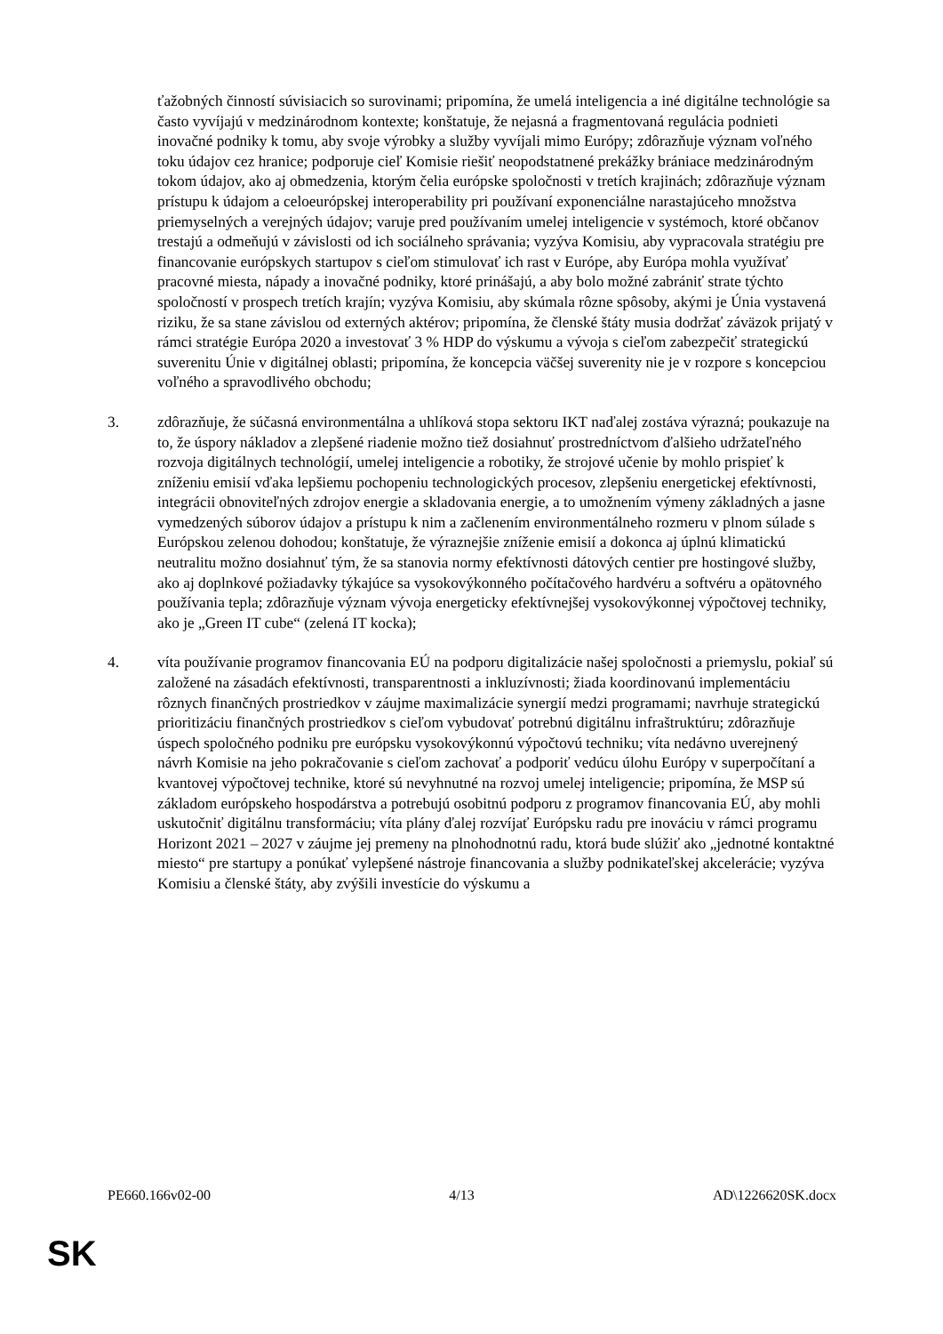ťažobných činností súvisiacich so surovinami; pripomína, že umelá inteligencia a iné digitálne technológie sa často vyvíjajú v medzinárodnom kontexte; konštatuje, že nejasná a fragmentovaná regulácia podnieti inovačné podniky k tomu, aby svoje výrobky a služby vyvíjali mimo Európy; zdôrazňuje význam voľného toku údajov cez hranice; podporuje cieľ Komisie riešiť neopodstatnené prekážky brániace medzinárodným tokom údajov, ako aj obmedzenia, ktorým čelia európske spoločnosti v tretích krajinách; zdôrazňuje význam prístupu k údajom a celoeurópskej interoperability pri používaní exponenciálne narastajúceho množstva priemyselných a verejných údajov; varuje pred používaním umelej inteligencie v systémoch, ktoré občanov trestajú a odmeňujú v závislosti od ich sociálneho správania; vyzýva Komisiu, aby vypracovala stratégiu pre financovanie európskych startupov s cieľom stimulovať ich rast v Európe, aby Európa mohla využívať pracovné miesta, nápady a inovačné podniky, ktoré prinášajú, a aby bolo možné zabrániť strate týchto spoločností v prospech tretích krajín; vyzýva Komisiu, aby skúmala rôzne spôsoby, akými je Únia vystavená riziku, že sa stane závislou od externých aktérov; pripomína, že členské štáty musia dodržať záväzok prijatý v rámci stratégie Európa 2020 a investovať 3 % HDP do výskumu a vývoja s cieľom zabezpečiť strategickú suverenitu Únie v digitálnej oblasti; pripomína, že koncepcia väčšej suverenity nie je v rozpore s koncepciou voľného a spravodlivého obchodu;
3. zdôrazňuje, že súčasná environmentálna a uhlíková stopa sektoru IKT naďalej zostáva výrazná; poukazuje na to, že úspory nákladov a zlepšené riadenie možno tiež dosiahnuť prostredníctvom ďalšieho udržateľného rozvoja digitálnych technológií, umelej inteligencie a robotiky, že strojové učenie by mohlo prispieť k zníženiu emisií vďaka lepšiemu pochopeniu technologických procesov, zlepšeniu energetickej efektívnosti, integrácii obnoviteľných zdrojov energie a skladovania energie, a to umožnením výmeny základných a jasne vymedzených súborov údajov a prístupu k nim a začlenením environmentálneho rozmeru v plnom súlade s Európskou zelenou dohodou; konštatuje, že výraznejšie zníženie emisií a dokonca aj úplnú klimatickú neutralitu možno dosiahnuť tým, že sa stanovia normy efektívnosti dátových centier pre hostingové služby, ako aj doplnkové požiadavky týkajúce sa vysokovýkonného počítačového hardvéru a softvéru a opätovného používania tepla; zdôrazňuje význam vývoja energeticky efektívnejšej vysokovýkonnej výpočtovej techniky, ako je „Green IT cube“ (zelená IT kocka);
4. víta používanie programov financovania EÚ na podporu digitalizácie našej spoločnosti a priemyslu, pokiaľ sú založené na zásadách efektívnosti, transparentnosti a inkluzívnosti; žiada koordinovanú implementáciu rôznych finančných prostriedkov v záujme maximalizácie synergií medzi programami; navrhuje strategickú prioritizáciu finančných prostriedkov s cieľom vybudovať potrebnú digitálnu infraštruktúru; zdôrazňuje úspech spoločného podniku pre európsku vysokovýkonnú výpočtovú techniku; víta nedávno uverejnený návrh Komisie na jeho pokračovanie s cieľom zachovať a podporiť vedúcu úlohu Európy v superpočítaní a kvantovej výpočtovej technike, ktoré sú nevyhnutné na rozvoj umelej inteligencie; pripomína, že MSP sú základom európskeho hospodárstva a potrebujú osobitnú podporu z programov financovania EÚ, aby mohli uskutočniť digitálnu transformáciu; víta plány ďalej rozvíjať Európsku radu pre inováciu v rámci programu Horizont 2021 – 2027 v záujme jej premeny na plnohodnotnú radu, ktorá bude slúžiť ako „jednotné kontaktné miesto“ pre startupy a ponúkať vylepšené nástroje financovania a služby podnikateľskej akcelerácie; vyzýva Komisiu a členské štáty, aby zvýšili investície do výskumu a
PE660.166v02-00 4/13 AD\1226620SK.docx
SK